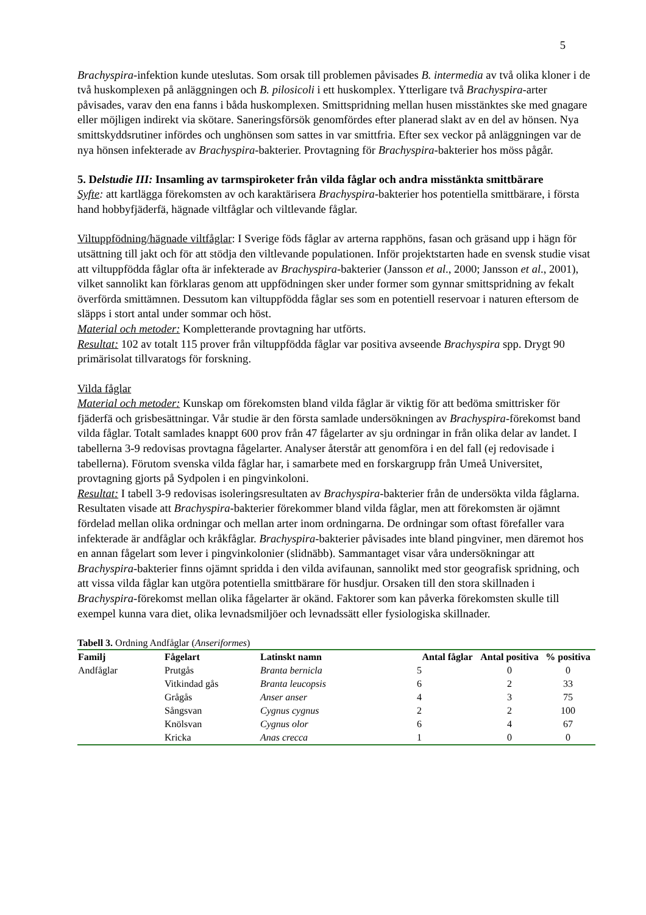5
Brachyspira-infektion kunde uteslutas. Som orsak till problemen påvisades B. intermedia av två olika kloner i de två huskomplexen på anläggningen och B. pilosicoli i ett huskomplex. Ytterligare två Brachyspira-arter påvisades, varav den ena fanns i båda huskomplexen. Smittspridning mellan husen misstänktes ske med gnagare eller möjligen indirekt via skötare. Saneringsförsök genomfördes efter planerad slakt av en del av hönsen. Nya smittskyddsrutiner infördes och unghönsen som sattes in var smittfria. Efter sex veckor på anläggningen var de nya hönsen infekterade av Brachyspira-bakterier. Provtagning för Brachyspira-bakterier hos möss pågår.
5. Delstudie III: Insamling av tarmspiroketer från vilda fåglar och andra misstänkta smittbärare
Syfte: att kartlägga förekomsten av och karaktärisera Brachyspira-bakterier hos potentiella smittbärare, i första hand hobbyfjäderfä, hägnade viltfåglar och viltlevande fåglar.
Viltuppfödning/hägnade viltfåglar: I Sverige föds fåglar av arterna rapphöns, fasan och gräsand upp i hägn för utsättning till jakt och för att stödja den viltlevande populationen. Inför projektstarten hade en svensk studie visat att viltuppfödda fåglar ofta är infekterade av Brachyspira-bakterier (Jansson et al., 2000; Jansson et al., 2001), vilket sannolikt kan förklaras genom att uppfödningen sker under former som gynnar smittspridning av fekalt överförda smittämnen. Dessutom kan viltuppfödda fåglar ses som en potentiell reservoar i naturen eftersom de släpps i stort antal under sommar och höst.
Material och metoder: Kompletterande provtagning har utförts.
Resultat: 102 av totalt 115 prover från viltuppfödda fåglar var positiva avseende Brachyspira spp. Drygt 90 primärisolat tillvaratogs för forskning.
Vilda fåglar
Material och metoder: Kunskap om förekomsten bland vilda fåglar är viktig för att bedöma smittrisker för fjäderfä och grisbesättningar. Vår studie är den första samlade undersökningen av Brachyspira-förekomst band vilda fåglar. Totalt samlades knappt 600 prov från 47 fågelarter av sju ordningar in från olika delar av landet. I tabellerna 3-9 redovisas provtagna fågelarter. Analyser återstår att genomföra i en del fall (ej redovisade i tabellerna). Förutom svenska vilda fåglar har, i samarbete med en forskargrupp från Umeå Universitet, provtagning gjorts på Sydpolen i en pingvinkoloni.
Resultat: I tabell 3-9 redovisas isoleringsresultaten av Brachyspira-bakterier från de undersökta vilda fåglarna. Resultaten visade att Brachyspira-bakterier förekommer bland vilda fåglar, men att förekomsten är ojämnt fördelad mellan olika ordningar och mellan arter inom ordningarna. De ordningar som oftast förefaller vara infekterade är andfåglar och kråkfåglar. Brachyspira-bakterier påvisades inte bland pingviner, men däremot hos en annan fågelart som lever i pingvinkolonier (slidnäbb). Sammantaget visar våra undersökningar att Brachyspira-bakterier finns ojämnt spridda i den vilda avifaunan, sannolikt med stor geografisk spridning, och att vissa vilda fåglar kan utgöra potentiella smittbärare för husdjur. Orsaken till den stora skillnaden i Brachyspira-förekomst mellan olika fågelarter är okänd. Faktorer som kan påverka förekomsten skulle till exempel kunna vara diet, olika levnadsmiljöer och levnadssätt eller fysiologiska skillnader.
Tabell 3. Ordning Andfåglar ( Anseriformes )
| Familj | Fågelart | Latinskt namn | Antal fåglar | Antal positiva | % positiva |
| --- | --- | --- | --- | --- | --- |
| Andfåglar | Prutgås | Branta bernicla | 5 | 0 | 0 |
| | Vitkindad gås | Branta leucopsis | 6 | 2 | 33 |
| | Grågås | Anser anser | 4 | 3 | 75 |
| | Sångsvan | Cygnus cygnus | 2 | 2 | 100 |
| | Knölsvan | Cygnus olor | 6 | 4 | 67 |
| | Kricka | Anas crecca | 1 | 0 | 0 |